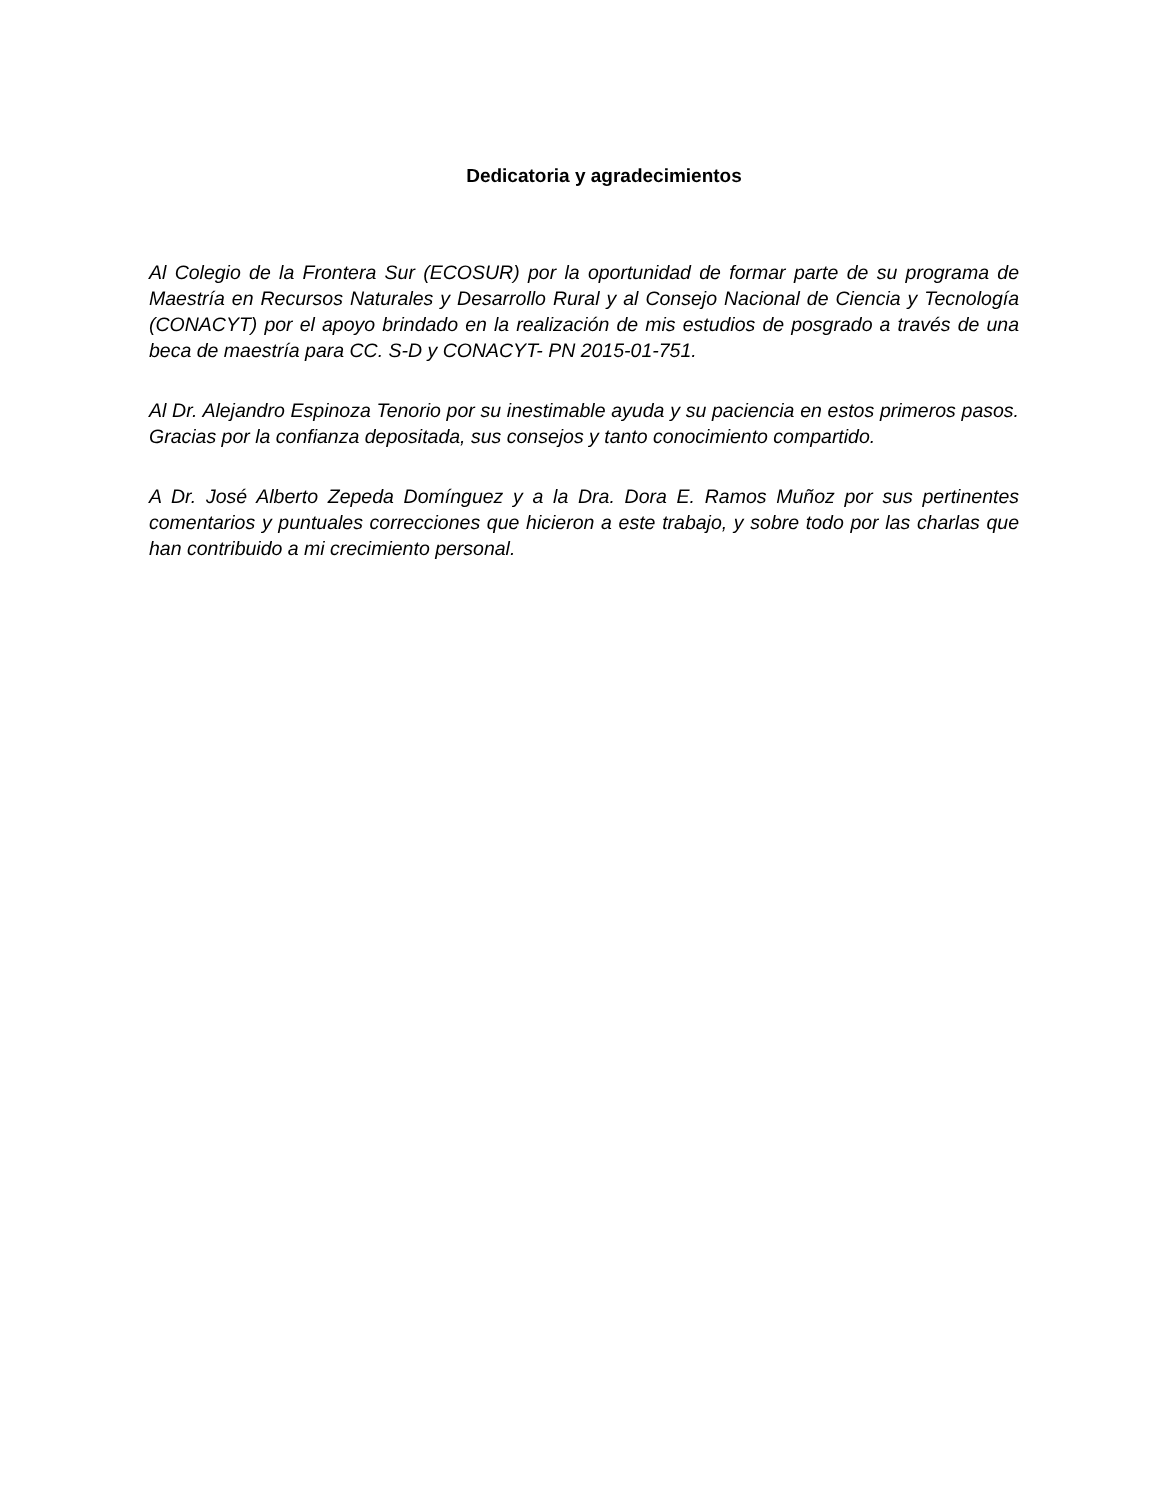Dedicatoria y agradecimientos
Al Colegio de la Frontera Sur (ECOSUR) por la oportunidad de formar parte de su programa de Maestría en Recursos Naturales y Desarrollo Rural y al Consejo Nacional de Ciencia y Tecnología (CONACYT) por el apoyo brindado en la realización de mis estudios de posgrado a través de una beca de maestría para CC. S-D y CONACYT- PN 2015-01-751.
Al Dr. Alejandro Espinoza Tenorio por su inestimable ayuda y su paciencia en estos primeros pasos. Gracias por la confianza depositada, sus consejos y tanto conocimiento compartido.
A Dr. José Alberto Zepeda Domínguez y a la Dra. Dora E. Ramos Muñoz por sus pertinentes comentarios y puntuales correcciones que hicieron a este trabajo, y sobre todo por las charlas que han contribuido a mi crecimiento personal.